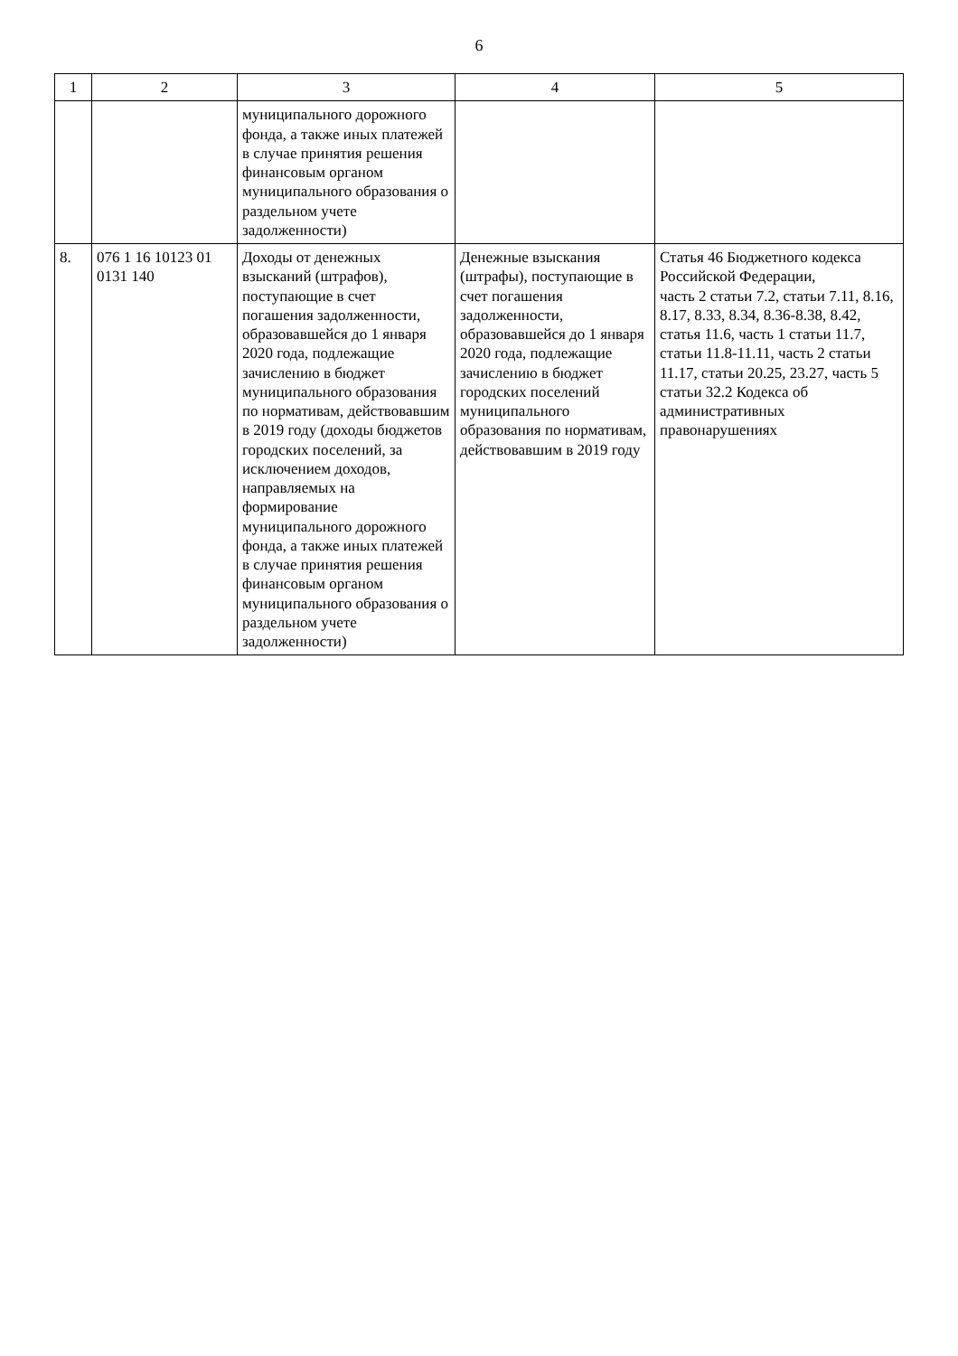6
| 1 | 2 | 3 | 4 | 5 |
| --- | --- | --- | --- | --- |
| | | муниципального дорожного фонда, а также иных платежей в случае принятия решения финансовым органом муниципального образования о раздельном учете задолженности) | | |
| 8. | 076 1 16 10123 01 0131 140 | Доходы от денежных взысканий (штрафов), поступающие в счет погашения задолженности, образовавшейся до 1 января 2020 года, подлежащие зачислению в бюджет муниципального образования по нормативам, действовавшим в 2019 году (доходы бюджетов городских поселений, за исключением доходов, направляемых на формирование муниципального дорожного фонда, а также иных платежей в случае принятия решения финансовым органом муниципального образования о раздельном учете задолженности) | Денежные взыскания (штрафы), поступающие в счет погашения задолженности, образовавшейся до 1 января 2020 года, подлежащие зачислению в бюджет городских поселений муниципального образования по нормативам, действовавшим в 2019 году | Статья 46 Бюджетного кодекса Российской Федерации, часть 2 статьи 7.2, статьи 7.11, 8.16, 8.17, 8.33, 8.34, 8.36-8.38, 8.42, статья 11.6, часть 1 статьи 11.7, статьи 11.8-11.11, часть 2 статьи 11.17, статьи 20.25, 23.27, часть 5 статьи 32.2 Кодекса об административных правонарушениях |